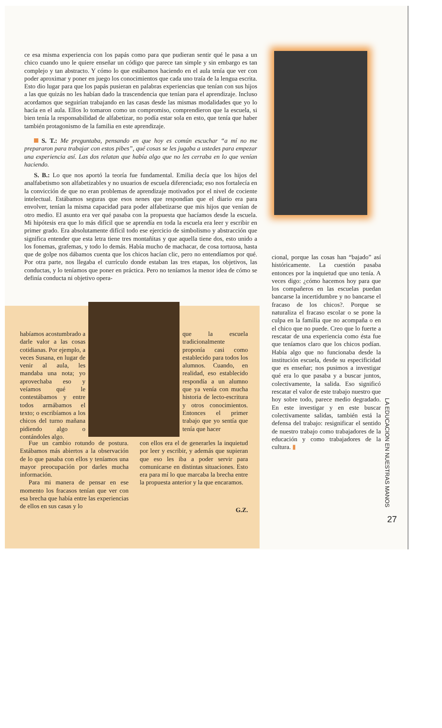ce esa misma experiencia con los papás como para que pudieran sentir qué le pasa a un chico cuando uno le quiere enseñar un código que parece tan simple y sin embargo es tan complejo y tan abstracto. Y cómo lo que estábamos haciendo en el aula tenía que ver con poder aproximar y poner en juego los conocimientos que cada uno traía de la lengua escrita. Esto dio lugar para que los papás pusieran en palabras experiencias que tenían con sus hijos a las que quizás no les habían dado la trascendencia que tenían para el aprendizaje. Incluso acordamos que seguirían trabajando en las casas desde las mismas modalidades que yo lo hacía en el aula. Ellos lo tomaron como un compromiso, comprendieron que la escuela, si bien tenía la responsabilidad de alfabetizar, no podía estar sola en esto, que tenía que haber también protagonismo de la familia en este aprendizaje.
S. T.: Me preguntaba, pensando en que hoy es común escuchar “a mí no me prepararon para trabajar con estos pibes”, qué cosas se les jugaba a ustedes para empezar una experiencia así. Las dos relatan que había algo que no les cerraba en lo que venían haciendo.
S. B.: Lo que nos aportó la teoría fue fundamental. Emilia decía que los hijos del analfabetismo son alfabetizables y no usuarios de escuela diferenciada; eso nos fortalecía en la convicción de que no eran problemas de aprendizaje motivados por el nivel de cociente intelectual. Estábamos seguras que esos nenes que respondían que el diario era para envolver, tenían la misma capacidad para poder alfabetizarse que mis hijos que venían de otro medio. El asunto era ver qué pasaba con la propuesta que hacíamos desde la escuela. Mi hipótesis era que lo más difícil que se aprendía en toda la escuela era leer y escribir en primer grado. Era absolutamente difícil todo ese ejercicio de simbolismo y abstracción que significa entender que esta letra tiene tres montañitas y que aquella tiene dos, esto unido a los fonemas, grafemas, y todo lo demás. Había mucho de machacar, de cosa tortuosa, hasta que de golpe nos dábamos cuenta que los chicos hacían clic, pero no entendíamos por qué. Por otra parte, nos llegaba el currículo donde estaban las tres etapas, los objetivos, las conductas, y lo teníamos que poner en práctica. Pero no teníamos la menor idea de cómo se definía conducta ni objetivo opera-
cional, porque las cosas han “bajado” así históricamente. La cuestión pasaba entonces por la inquietud que uno tenía. A veces digo: ¿cómo hacemos hoy para que los compañeros en las escuelas puedan bancarse la incertidumbre y no bancarse el fracaso de los chicos?. Porque se naturaliza el fracaso escolar o se pone la culpa en la familia que no acompaña o en el chico que no puede. Creo que lo fuerte a rescatar de una experiencia como ésta fue que teníamos claro que los chicos podían. Había algo que no funcionaba desde la institución escuela, desde su especificidad que es enseñar; nos pusimos a investigar qué era lo que pasaba y a buscar juntos, colectivamente, la salida. Eso significó rescatar el valor de este trabajo nuestro que hoy sobre todo, parece medio degradado. En este investigar y en este buscar colectivamente salidas, también está la defensa del trabajo: resignificar el sentido de nuestro trabajo como trabajadores de la educación y como trabajadores de la cultura. ▮
habíamos acostumbrado a darle valor a las cosas cotidianas. Por ejemplo, a veces Susana, en lugar de venir al aula, les mandaba una nota; yo aprovechaba eso y veíamos qué le contestábamos y entre todos armábamos el texto; o escribíamos a los chicos del turno mañana pidiendo algo o contándoles algo.
que la escuela tradicionalmente proponía casi como establecido para todos los alumnos. Cuando, en realidad, eso establecido respondía a un alumno que ya venía con mucha historia de lecto-escritura y otros conocimientos. Entonces el primer trabajo que yo sentía que tenía que hacer
Fue un cambio rotundo de postura. Estábamos más abiertos a la observación de lo que pasaba con ellos y teníamos una mayor preocupación por darles mucha información.
Para mi manera de pensar en ese momento los fracasos tenían que ver con esa brecha que había entre las experiencias de ellos en sus casas y lo
con ellos era el de generarles la inquietud por leer y escribir, y además que supieran que eso les iba a poder servir para comunicarse en distintas situaciones. Esto era para mí lo que marcaba la brecha entre la propuesta anterior y la que encaramos.
G.Z.
LA EDUCACION EN NUESTRAS MANOS
27